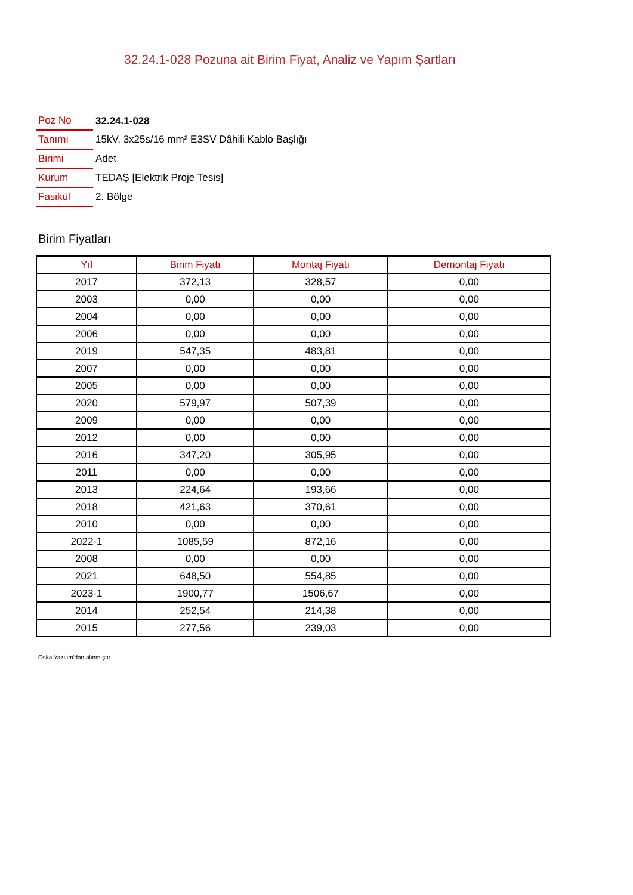32.24.1-028 Pozuna ait Birim Fiyat, Analiz ve Yapım Şartları
| Poz No | 32.24.1-028 |
| Tanımı | 15kV, 3x25s/16 mm² E3SV Dâhili Kablo Başlığı |
| Birimi | Adet |
| Kurum | TEDAŞ [Elektrik Proje Tesis] |
| Fasikül | 2. Bölge |
Birim Fiyatları
| Yıl | Birim Fiyatı | Montaj Fiyatı | Demontaj Fiyatı |
| --- | --- | --- | --- |
| 2017 | 372,13 | 328,57 | 0,00 |
| 2003 | 0,00 | 0,00 | 0,00 |
| 2004 | 0,00 | 0,00 | 0,00 |
| 2006 | 0,00 | 0,00 | 0,00 |
| 2019 | 547,35 | 483,81 | 0,00 |
| 2007 | 0,00 | 0,00 | 0,00 |
| 2005 | 0,00 | 0,00 | 0,00 |
| 2020 | 579,97 | 507,39 | 0,00 |
| 2009 | 0,00 | 0,00 | 0,00 |
| 2012 | 0,00 | 0,00 | 0,00 |
| 2016 | 347,20 | 305,95 | 0,00 |
| 2011 | 0,00 | 0,00 | 0,00 |
| 2013 | 224,64 | 193,66 | 0,00 |
| 2018 | 421,63 | 370,61 | 0,00 |
| 2010 | 0,00 | 0,00 | 0,00 |
| 2022-1 | 1085,59 | 872,16 | 0,00 |
| 2008 | 0,00 | 0,00 | 0,00 |
| 2021 | 648,50 | 554,85 | 0,00 |
| 2023-1 | 1900,77 | 1506,67 | 0,00 |
| 2014 | 252,54 | 214,38 | 0,00 |
| 2015 | 277,56 | 239,03 | 0,00 |
Oska Yazılım'dan alınmıştır.